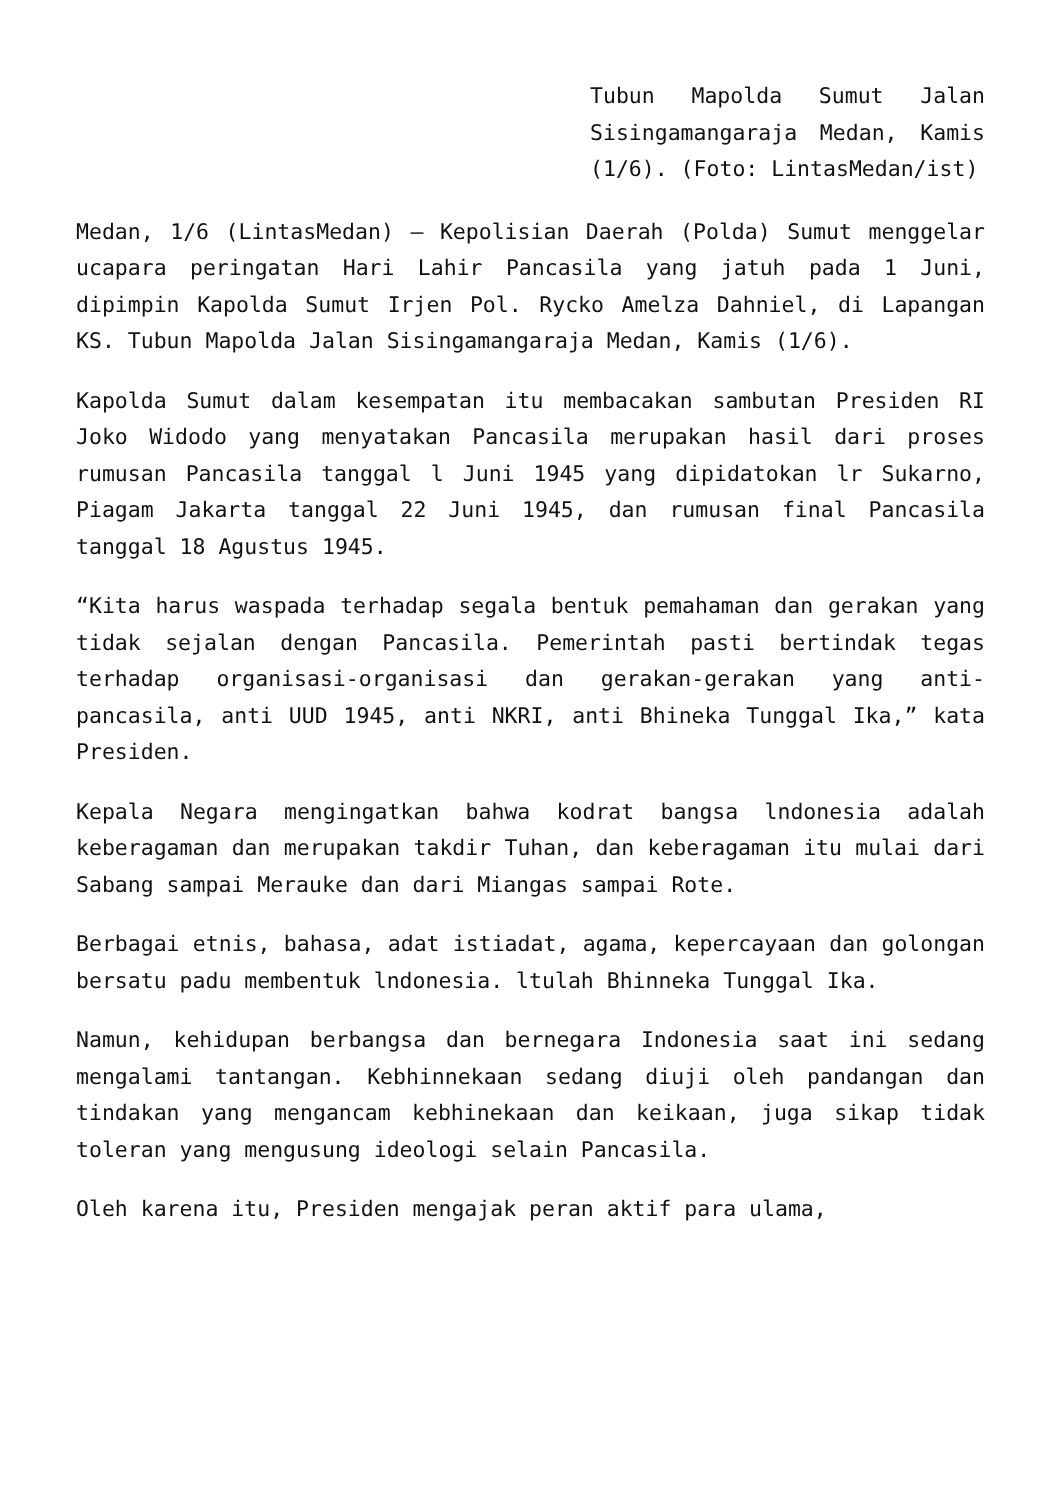Tubun Mapolda Sumut Jalan Sisingamangaraja Medan, Kamis (1/6). (Foto: LintasMedan/ist)
Medan, 1/6 (LintasMedan) – Kepolisian Daerah (Polda) Sumut menggelar ucapara peringatan Hari Lahir Pancasila yang jatuh pada 1 Juni, dipimpin Kapolda Sumut Irjen Pol. Rycko Amelza Dahniel, di Lapangan KS. Tubun Mapolda Jalan Sisingamangaraja Medan, Kamis (1/6).
Kapolda Sumut dalam kesempatan itu membacakan sambutan Presiden RI Joko Widodo yang menyatakan Pancasila merupakan hasil dari proses rumusan Pancasila tanggal l Juni 1945 yang dipidatokan lr Sukarno, Piagam Jakarta tanggal 22 Juni 1945, dan rumusan final Pancasila tanggal 18 Agustus 1945.
“Kita harus waspada terhadap segala bentuk pemahaman dan gerakan yang tidak sejalan dengan Pancasila. Pemerintah pasti bertindak tegas terhadap organisasi-organisasi dan gerakan-gerakan yang anti-pancasila, anti UUD 1945, anti NKRI, anti Bhineka Tunggal Ika,” kata Presiden.
Kepala Negara mengingatkan bahwa kodrat bangsa lndonesia adalah keberagaman dan merupakan takdir Tuhan, dan keberagaman itu mulai dari Sabang sampai Merauke dan dari Miangas sampai Rote.
Berbagai etnis, bahasa, adat istiadat, agama, kepercayaan dan golongan bersatu padu membentuk lndonesia. ltulah Bhinneka Tunggal Ika.
Namun, kehidupan berbangsa dan bernegara Indonesia saat ini sedang mengalami tantangan. Kebhinnekaan sedang diuji oleh pandangan dan tindakan yang mengancam kebhinekaan dan keikaan, juga sikap tidak toleran yang mengusung ideologi selain Pancasila.
Oleh karena itu, Presiden mengajak peran aktif para ulama,